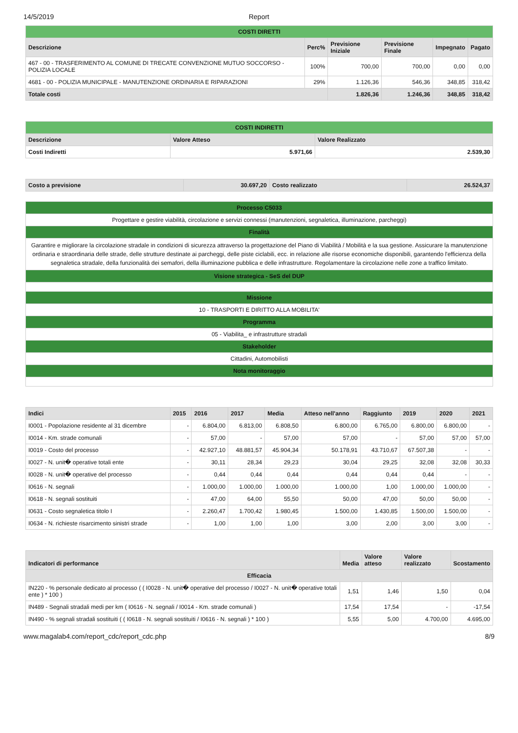14/5/2019 Report
| COSTI DIRETTI | | | | | |
| Descrizione | Perc% | Previsione Iniziale | Previsione Finale | Impegnato | Pagato |
| 467 - 00 - TRASFERIMENTO AL COMUNE DI TRECATE CONVENZIONE MUTUO SOCCORSO - POLIZIA LOCALE | 100% | 700,00 | 700,00 | 0,00 | 0,00 |
| 4681 - 00 - POLIZIA MUNICIPALE - MANUTENZIONE ORDINARIA E RIPARAZIONI | 29% | 1.126,36 | 546,36 | 348,85 | 318,42 |
| Totale costi | | 1.826,36 | 1.246,36 | 348,85 | 318,42 |
| COSTI INDIRETTI | | |
| Descrizione | Valore Atteso | Valore Realizzato |
| Costi Indiretti | 5.971,66 | 2.539,30 |
| Costo a previsione | 30.697,20 | Costo realizzato | 26.524,37 |
| --- | --- | --- | --- |
| Processo C5033 |
| Progettare e gestire viabilità, circolazione e servizi connessi (manutenzioni, segnaletica, illuminazione, parcheggi) |
| Finalità |
| Garantire e migliorare la circolazione stradale in condizioni di sicurezza attraverso la progettazione del Piano di Viabilità / Mobilità e la sua gestione. Assicurare la manutenzione ordinaria e straordinaria delle strade, delle strutture destinate ai parcheggi, delle piste ciclabili, ecc. in relazione alle risorse economiche disponibili, garantendo l'efficienza della segnaletica stradale, della funzionalità dei semafori, della illuminazione pubblica e delle infrastrutture. Regolamentare la circolazione nelle zone a traffico limitato. |
| Visione strategica - SeS del DUP |
| Missione |
| 10 - TRASPORTI E DIRITTO ALLA MOBILITA' |
| Programma |
| 05 - Viabilita_ e infrastrutture stradali |
| Stakeholder |
| Cittadini, Automobilisti |
| Nota monitoraggio |
| Indici | 2015 | 2016 | 2017 | Media | Atteso nell'anno | Raggiunto | 2019 | 2020 | 2021 |
| --- | --- | --- | --- | --- | --- | --- | --- | --- | --- |
| I0001 - Popolazione residente al 31 dicembre | - | 6.804,00 | 6.813,00 | 6.808,50 | 6.800,00 | 6.765,00 | 6.800,00 | 6.800,00 | - |
| I0014 - Km. strade comunali | - | 57,00 | - | 57,00 | 57,00 | - | 57,00 | 57,00 | 57,00 |
| I0019 - Costo del processo | - | 42.927,10 | 48.881,57 | 45.904,34 | 50.178,91 | 43.710,67 | 67.507,38 | - | - |
| I0027 - N. unit� operative totali ente | - | 30,11 | 28,34 | 29,23 | 30,04 | 29,25 | 32,08 | 32,08 | 30,33 |
| I0028 - N. unit� operative del processo | - | 0,44 | 0,44 | 0,44 | 0,44 | 0,44 | 0,44 | - | - |
| I0616 - N. segnali | - | 1.000,00 | 1.000,00 | 1.000,00 | 1.000,00 | 1,00 | 1.000,00 | 1.000,00 | - |
| I0618 - N. segnali sostituiti | - | 47,00 | 64,00 | 55,50 | 50,00 | 47,00 | 50,00 | 50,00 | - |
| I0631 - Costo segnaletica titolo I | - | 2.260,47 | 1.700,42 | 1.980,45 | 1.500,00 | 1.430,85 | 1.500,00 | 1.500,00 | - |
| I0634 - N. richieste risarcimento sinistri strade | - | 1,00 | 1,00 | 1,00 | 3,00 | 2,00 | 3,00 | 3,00 | - |
| Indicatori di performance | Media | Valore atteso | Valore realizzato | Scostamento |
| --- | --- | --- | --- | --- |
| Efficacia | | | | |
| IN220 - % personale dedicato al processo ( ( I0028 - N. unit� operative del processo / I0027 - N. unit� operative totali ente ) * 100 ) | 1,51 | 1,46 | 1,50 | 0,04 |
| IN489 - Segnali stradali medi per km ( I0616 - N. segnali / I0014 - Km. strade comunali ) | 17,54 | 17,54 | - | -17,54 |
| IN490 - % segnali stradali sostituiti ( ( I0618 - N. segnali sostituiti / I0616 - N. segnali ) * 100 ) | 5,55 | 5,00 | 4.700,00 | 4.695,00 |
www.magalab4.com/report_cdc/report_cdc.php 8/9